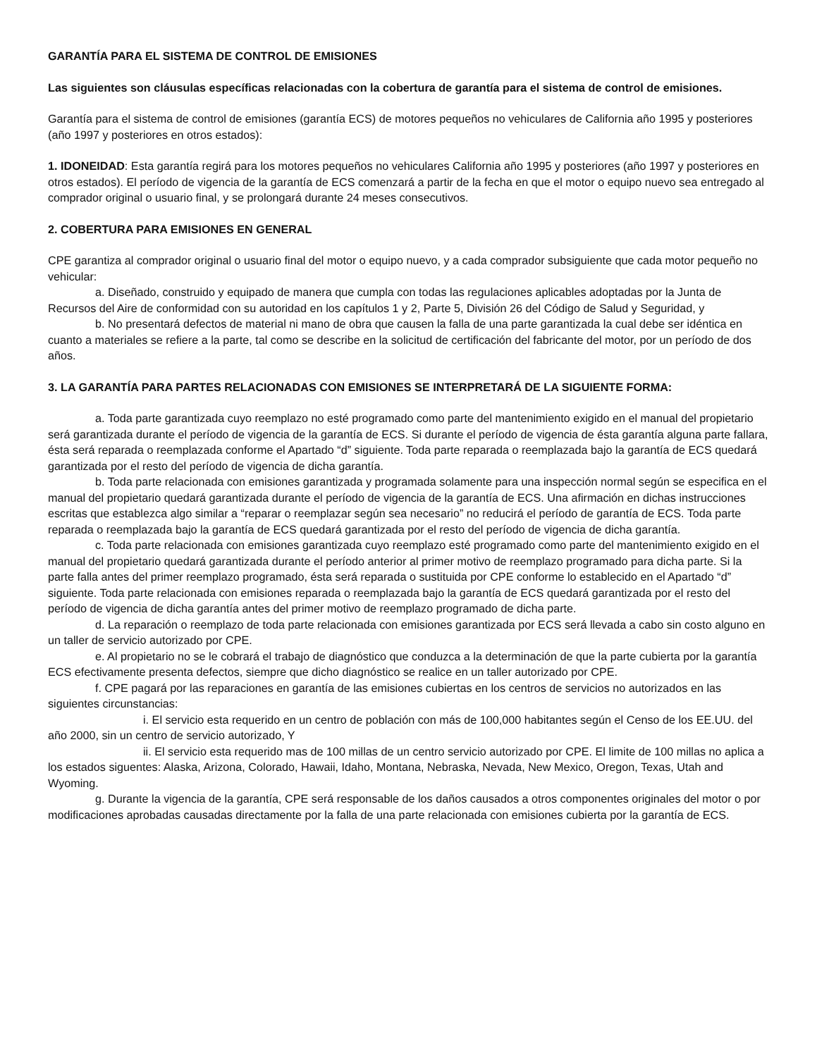GARANTÍA PARA EL SISTEMA DE CONTROL DE EMISIONES
Las siguientes son cláusulas específicas relacionadas con la cobertura de garantía para el sistema de control de emisiones.
Garantía para el sistema de control de emisiones (garantía ECS) de motores pequeños no vehiculares de California año 1995 y posteriores (año 1997 y posteriores en otros estados):
1. IDONEIDAD: Esta garantía regirá para los motores pequeños no vehiculares California año 1995 y posteriores (año 1997 y posteriores en otros estados). El período de vigencia de la garantía de ECS comenzará a partir de la fecha en que el motor o equipo nuevo sea entregado al comprador original o usuario final, y se prolongará durante 24 meses consecutivos.
2. COBERTURA PARA EMISIONES EN GENERAL
CPE garantiza al comprador original o usuario final del motor o equipo nuevo, y a cada comprador subsiguiente que cada motor pequeño no vehicular:
a. Diseñado, construido y equipado de manera que cumpla con todas las regulaciones aplicables adoptadas por la Junta de Recursos del Aire de conformidad con su autoridad en los capítulos 1 y 2, Parte 5, División 26 del Código de Salud y Seguridad, y
b. No presentará defectos de material ni mano de obra que causen la falla de una parte garantizada la cual debe ser idéntica en cuanto a materiales se refiere a la parte, tal como se describe en la solicitud de certificación del fabricante del motor, por un período de dos años.
3. LA GARANTÍA PARA PARTES RELACIONADAS CON EMISIONES SE INTERPRETARÁ DE LA SIGUIENTE FORMA:
a. Toda parte garantizada cuyo reemplazo no esté programado como parte del mantenimiento exigido en el manual del propietario será garantizada durante el período de vigencia de la garantía de ECS. Si durante el período de vigencia de ésta garantía alguna parte fallara, ésta será reparada o reemplazada conforme el Apartado “d” siguiente. Toda parte reparada o reemplazada bajo la garantía de ECS quedará garantizada por el resto del período de vigencia de dicha garantía.
b. Toda parte relacionada con emisiones garantizada y programada solamente para una inspección normal según se especifica en el manual del propietario quedará garantizada durante el período de vigencia de la garantía de ECS. Una afirmación en dichas instrucciones escritas que establezca algo similar a “reparar o reemplazar según sea necesario” no reducirá el período de garantía de ECS. Toda parte reparada o reemplazada bajo la garantía de ECS quedará garantizada por el resto del período de vigencia de dicha garantía.
c. Toda parte relacionada con emisiones garantizada cuyo reemplazo esté programado como parte del mantenimiento exigido en el manual del propietario quedará garantizada durante el período anterior al primer motivo de reemplazo programado para dicha parte. Si la parte falla antes del primer reemplazo programado, ésta será reparada o sustituida por CPE conforme lo establecido en el Apartado “d” siguiente. Toda parte relacionada con emisiones reparada o reemplazada bajo la garantía de ECS quedará garantizada por el resto del período de vigencia de dicha garantía antes del primer motivo de reemplazo programado de dicha parte.
d. La reparación o reemplazo de toda parte relacionada con emisiones garantizada por ECS será llevada a cabo sin costo alguno en un taller de servicio autorizado por CPE.
e. Al propietario no se le cobrará el trabajo de diagnóstico que conduzca a la determinación de que la parte cubierta por la garantía ECS efectivamente presenta defectos, siempre que dicho diagnóstico se realice en un taller autorizado por CPE.
f. CPE pagará por las reparaciones en garantía de las emisiones cubiertas en los centros de servicios no autorizados en las siguientes circunstancias:
i. El servicio esta requerido en un centro de población con más de 100,000 habitantes según el Censo de los EE.UU. del año 2000, sin un centro de servicio autorizado, Y
ii. El servicio esta requerido mas de 100 millas de un centro servicio autorizado por CPE. El limite de 100 millas no aplica a los estados siguentes: Alaska, Arizona, Colorado, Hawaii, Idaho, Montana, Nebraska, Nevada, New Mexico, Oregon, Texas, Utah and Wyoming.
g. Durante la vigencia de la garantía, CPE será responsable de los daños causados a otros componentes originales del motor o por modificaciones aprobadas causadas directamente por la falla de una parte relacionada con emisiones cubierta por la garantía de ECS.